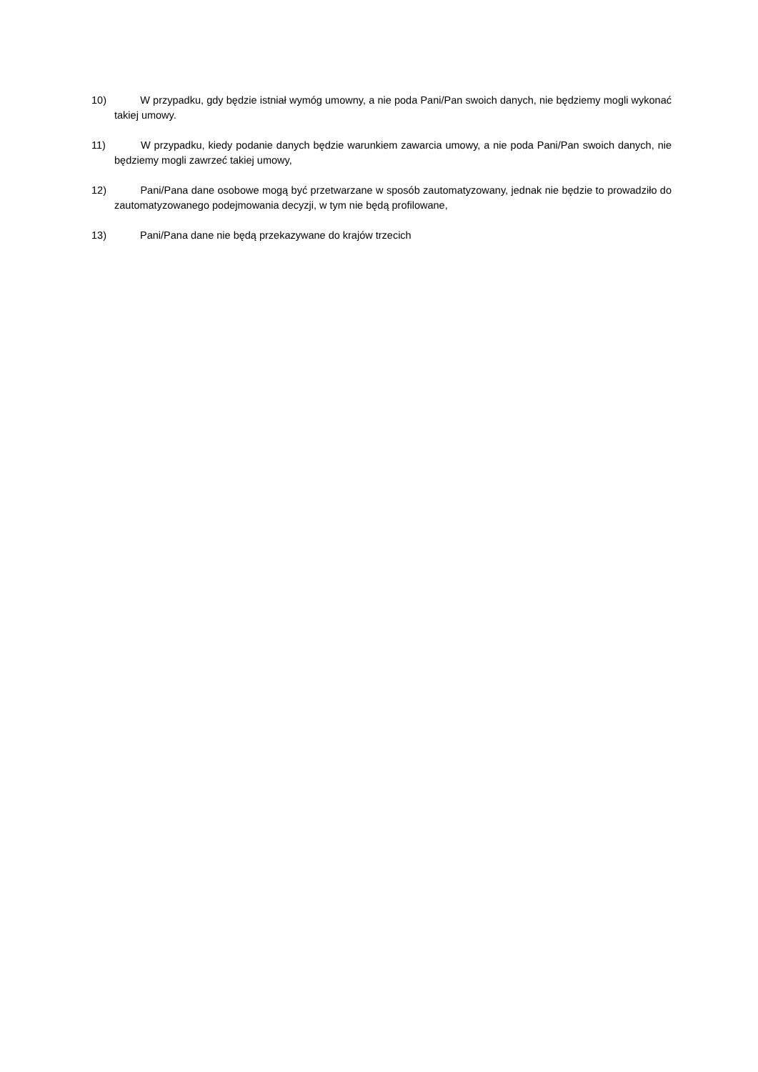10) W przypadku, gdy będzie istniał wymóg umowny, a nie poda Pani/Pan swoich danych, nie będziemy mogli wykonać takiej umowy.
11) W przypadku, kiedy podanie danych będzie warunkiem zawarcia umowy, a nie poda Pani/Pan swoich danych, nie będziemy mogli zawrzeć takiej umowy,
12) Pani/Pana dane osobowe mogą być przetwarzane w sposób zautomatyzowany, jednak nie będzie to prowadziło do zautomatyzowanego podejmowania decyzji, w tym nie będą profilowane,
13) Pani/Pana dane nie będą przekazywane do krajów trzecich